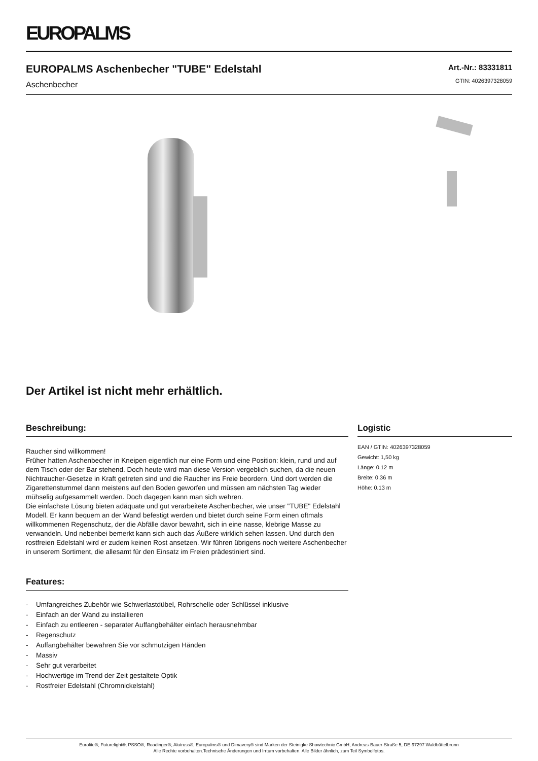EUROPALMS
EUROPALMS Aschenbecher "TUBE" Edelstahl
Aschenbecher
Art.-Nr.: 83331811
GTIN: 4026397328059
Der Artikel ist nicht mehr erhältlich.
Beschreibung:
Raucher sind willkommen!
Früher hatten Aschenbecher in Kneipen eigentlich nur eine Form und eine Position: klein, rund und auf dem Tisch oder der Bar stehend. Doch heute wird man diese Version vergeblich suchen, da die neuen Nichtraucher-Gesetze in Kraft getreten sind und die Raucher ins Freie beordern. Und dort werden die Zigarettenstummel dann meistens auf den Boden geworfen und müssen am nächsten Tag wieder mühselig aufgesammelt werden. Doch dagegen kann man sich wehren.
Die einfachste Lösung bieten adäquate und gut verarbeitete Aschenbecher, wie unser "TUBE" Edelstahl Modell. Er kann bequem an der Wand befestigt werden und bietet durch seine Form einen oftmals willkommenen Regenschutz, der die Abfälle davor bewahrt, sich in eine nasse, klebrige Masse zu verwandeln. Und nebenbei bemerkt kann sich auch das Äußere wirklich sehen lassen. Und durch den rostfreien Edelstahl wird er zudem keinen Rost ansetzen. Wir führen übrigens noch weitere Aschenbecher in unserem Sortiment, die allesamt für den Einsatz im Freien prädestiniert sind.
Features:
- Umfangreiches Zubehör wie Schwerlastdübel, Rohrschelle oder Schlüssel inklusive
- Einfach an der Wand zu installieren
- Einfach zu entleeren - separater Auffangbehälter einfach herausnehmbar
- Regenschutz
- Auffangbehälter bewahren Sie vor schmutzigen Händen
- Massiv
- Sehr gut verarbeitet
- Hochwertige im Trend der Zeit gestaltete Optik
- Rostfreier Edelstahl (Chromnickelstahl)
Logistic
EAN / GTIN: 4026397328059
Gewicht: 1,50 kg
Länge: 0.12 m
Breite: 0.36 m
Höhe: 0.13 m
Eurolite®, Futurelight®, PSSO®, Roadinger®, Alutruss®, Europalms® und Dimavery® sind Marken der Steinigke Showtechnic GmbH, Andreas-Bauer-Straße 5, DE-97297 Waldbüttelbrunn
Alle Rechte vorbehalten.Technische Änderungen und Irrtum vorbehalten. Alle Bilder ähnlich, zum Teil Symbolfotos.